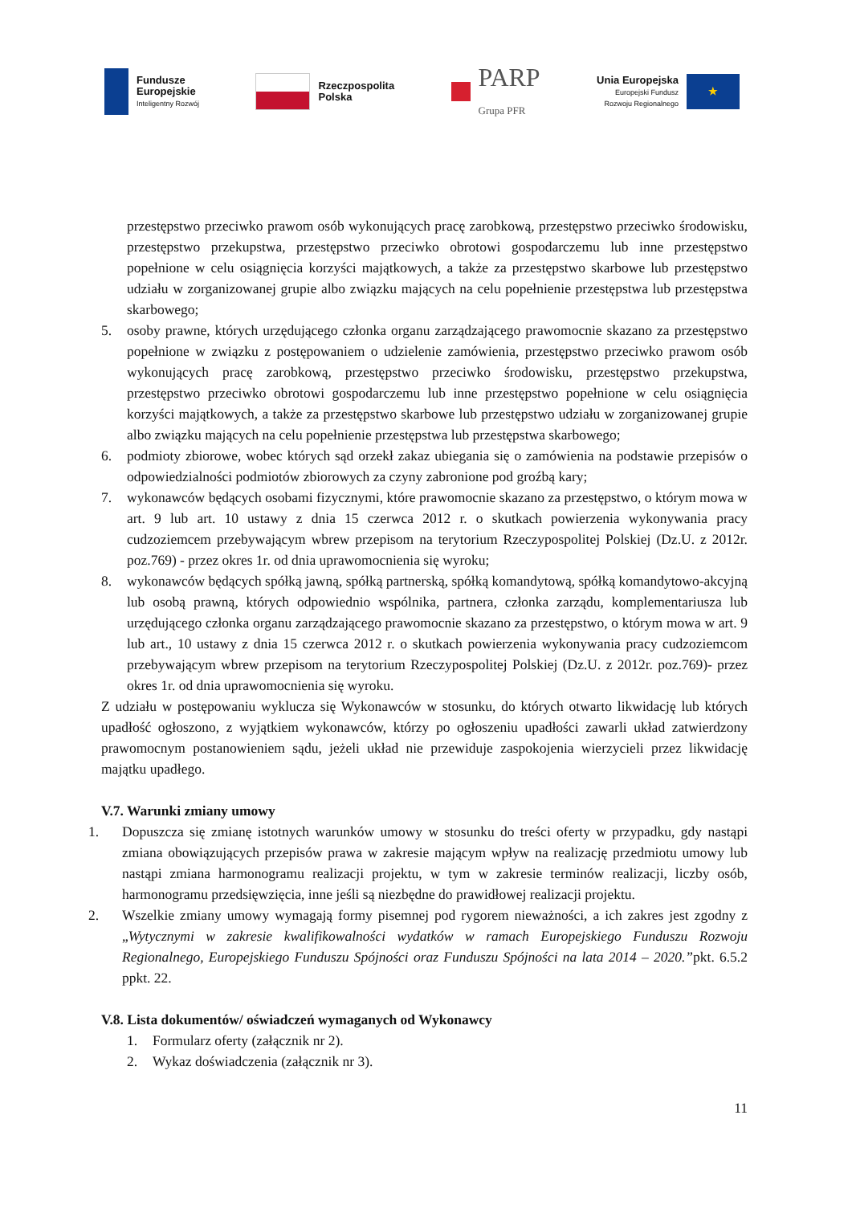Fundusze
Europejskie
Inteligentny Rozwój
Rzeczpospolita
Polska
PARP
Grupa PFR
Unia Europejska
Europejski Fundusz
Rozwoju Regionalnego
★
przestępstwo przeciwko prawom osób wykonujących pracę zarobkową, przestępstwo przeciwko środowisku, przestępstwo przekupstwa, przestępstwo przeciwko obrotowi gospodarczemu lub inne przestępstwo popełnione w celu osiągnięcia korzyści majątkowych, a także za przestępstwo skarbowe lub przestępstwo udziału w zorganizowanej grupie albo związku mających na celu popełnienie przestępstwa lub przestępstwa skarbowego;
5. osoby prawne, których urzędującego członka organu zarządzającego prawomocnie skazano za przestępstwo popełnione w związku z postępowaniem o udzielenie zamówienia, przestępstwo przeciwko prawom osób wykonujących pracę zarobkową, przestępstwo przeciwko środowisku, przestępstwo przekupstwa, przestępstwo przeciwko obrotowi gospodarczemu lub inne przestępstwo popełnione w celu osiągnięcia korzyści majątkowych, a także za przestępstwo skarbowe lub przestępstwo udziału w zorganizowanej grupie albo związku mających na celu popełnienie przestępstwa lub przestępstwa skarbowego;
6. podmioty zbiorowe, wobec których sąd orzekł zakaz ubiegania się o zamówienia na podstawie przepisów o odpowiedzialności podmiotów zbiorowych za czyny zabronione pod groźbą kary;
7. wykonawców będących osobami fizycznymi, które prawomocnie skazano za przestępstwo, o którym mowa w art. 9 lub art. 10 ustawy z dnia 15 czerwca 2012 r. o skutkach powierzenia wykonywania pracy cudzoziemcem przebywającym wbrew przepisom na terytorium Rzeczypospolitej Polskiej (Dz.U. z 2012r. poz.769) - przez okres 1r. od dnia uprawomocnienia się wyroku;
8. wykonawców będących spółką jawną, spółką partnerską, spółką komandytową, spółką komandytowo-akcyjną lub osobą prawną, których odpowiednio wspólnika, partnera, członka zarządu, komplementariusza lub urzędującego członka organu zarządzającego prawomocnie skazano za przestępstwo, o którym mowa w art. 9 lub art., 10 ustawy z dnia 15 czerwca 2012 r. o skutkach powierzenia wykonywania pracy cudzoziemcom przebywającym wbrew przepisom na terytorium Rzeczypospolitej Polskiej (Dz.U. z 2012r. poz.769)- przez okres 1r. od dnia uprawomocnienia się wyroku.
Z udziału w postępowaniu wyklucza się Wykonawców w stosunku, do których otwarto likwidację lub których upadłość ogłoszono, z wyjątkiem wykonawców, którzy po ogłoszeniu upadłości zawarli układ zatwierdzony prawomocnym postanowieniem sądu, jeżeli układ nie przewiduje zaspokojenia wierzycieli przez likwidację majątku upadłego.
V.7. Warunki zmiany umowy
1. Dopuszcza się zmianę istotnych warunków umowy w stosunku do treści oferty w przypadku, gdy nastąpi zmiana obowiązujących przepisów prawa w zakresie mającym wpływ na realizację przedmiotu umowy lub nastąpi zmiana harmonogramu realizacji projektu, w tym w zakresie terminów realizacji, liczby osób, harmonogramu przedsięwzięcia, inne jeśli są niezbędne do prawidłowej realizacji projektu.
2. Wszelkie zmiany umowy wymagają formy pisemnej pod rygorem nieważności, a ich zakres jest zgodny z „Wytycznymi w zakresie kwalifikowalności wydatków w ramach Europejskiego Funduszu Rozwoju Regionalnego, Europejskiego Funduszu Spójności oraz Funduszu Spójności na lata 2014 – 2020.”pkt. 6.5.2 ppkt. 22.
V.8. Lista dokumentów/ oświadczeń wymaganych od Wykonawcy
1. Formularz oferty (załącznik nr 2).
2. Wykaz doświadczenia (załącznik nr 3).
11